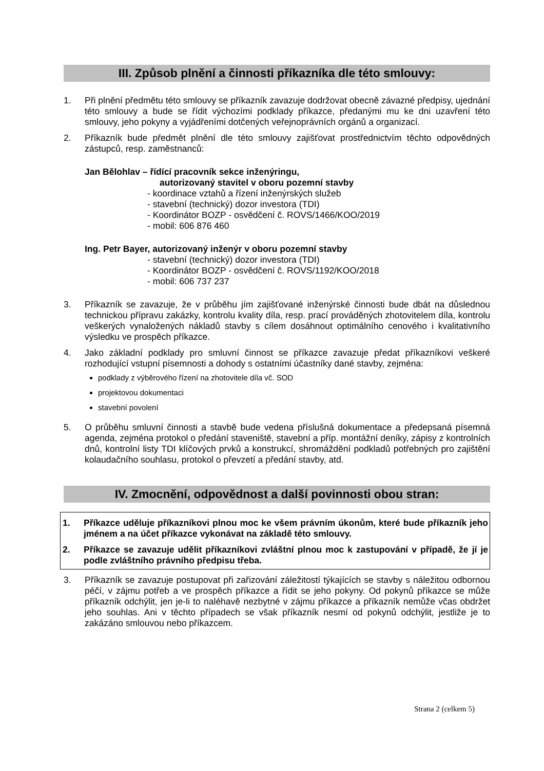III. Způsob plnění a činnosti příkazníka dle této smlouvy:
1. Při plnění předmětu této smlouvy se příkazník zavazuje dodržovat obecně závazné předpisy, ujednání této smlouvy a bude se řídit výchozími podklady příkazce, předanými mu ke dni uzavření této smlouvy, jeho pokyny a vyjádřeními dotčených veřejnoprávních orgánů a organizací.
2. Příkazník bude předmět plnění dle této smlouvy zajišťovat prostřednictvím těchto odpovědných zástupců, resp. zaměstnanců:
Jan Bělohlav – řídící pracovník sekce inženýringu,
autorizovaný stavitel v oboru pozemní stavby
- koordinace vztahů a řízení inženýrských služeb
- stavební (technický) dozor investora (TDI)
- Koordinátor BOZP - osvědčení č. ROVS/1466/KOO/2019
- mobil: 606 876 460
Ing. Petr Bayer, autorizovaný inženýr v oboru pozemní stavby
- stavební (technický) dozor investora (TDI)
- Koordinátor BOZP - osvědčení č. ROVS/1192/KOO/2018
- mobil: 606 737 237
3. Příkazník se zavazuje, že v průběhu jím zajišťované inženýrské činnosti bude dbát na důslednou technickou přípravu zakázky, kontrolu kvality díla, resp. prací prováděných zhotovitelem díla, kontrolu veškerých vynaložených nákladů stavby s cílem dosáhnout optimálního cenového i kvalitativního výsledku ve prospěch příkazce.
4. Jako základní podklady pro smluvní činnost se příkazce zavazuje předat příkazníkovi veškeré rozhodující vstupní písemnosti a dohody s ostatními účastníky dané stavby, zejména:
podklady z výběrového řízení na zhotovitele díla vč. SOD
projektovou dokumentaci
stavební povolení
5. O průběhu smluvní činnosti a stavbě bude vedena příslušná dokumentace a předepsaná písemná agenda, zejména protokol o předání staveniště, stavební a příp. montážní deníky, zápisy z kontrolních dnů, kontrolní listy TDI klíčových prvků a konstrukcí, shromáždění podkladů potřebných pro zajištění kolaudačního souhlasu, protokol o převzetí a předání stavby, atd.
IV. Zmocnění, odpovědnost a další povinnosti obou stran:
1. Příkazce uděluje příkazníkovi plnou moc ke všem právním úkonům, které bude příkazník jeho jménem a na účet příkazce vykonávat na základě této smlouvy.
2. Příkazce se zavazuje udělit příkazníkovi zvláštní plnou moc k zastupování v případě, že jí je podle zvláštního právního předpisu třeba.
3. Příkazník se zavazuje postupovat při zařizování záležitostí týkajících se stavby s náležitou odbornou péčí, v zájmu potřeb a ve prospěch příkazce a řídit se jeho pokyny. Od pokynů příkazce se může příkazník odchýlit, jen je-li to naléhavě nezbytné v zájmu příkazce a příkazník nemůže včas obdržet jeho souhlas. Ani v těchto případech se však příkazník nesmí od pokynů odchýlit, jestliže je to zakázáno smlouvou nebo příkazcem.
Strana 2 (celkem 5)